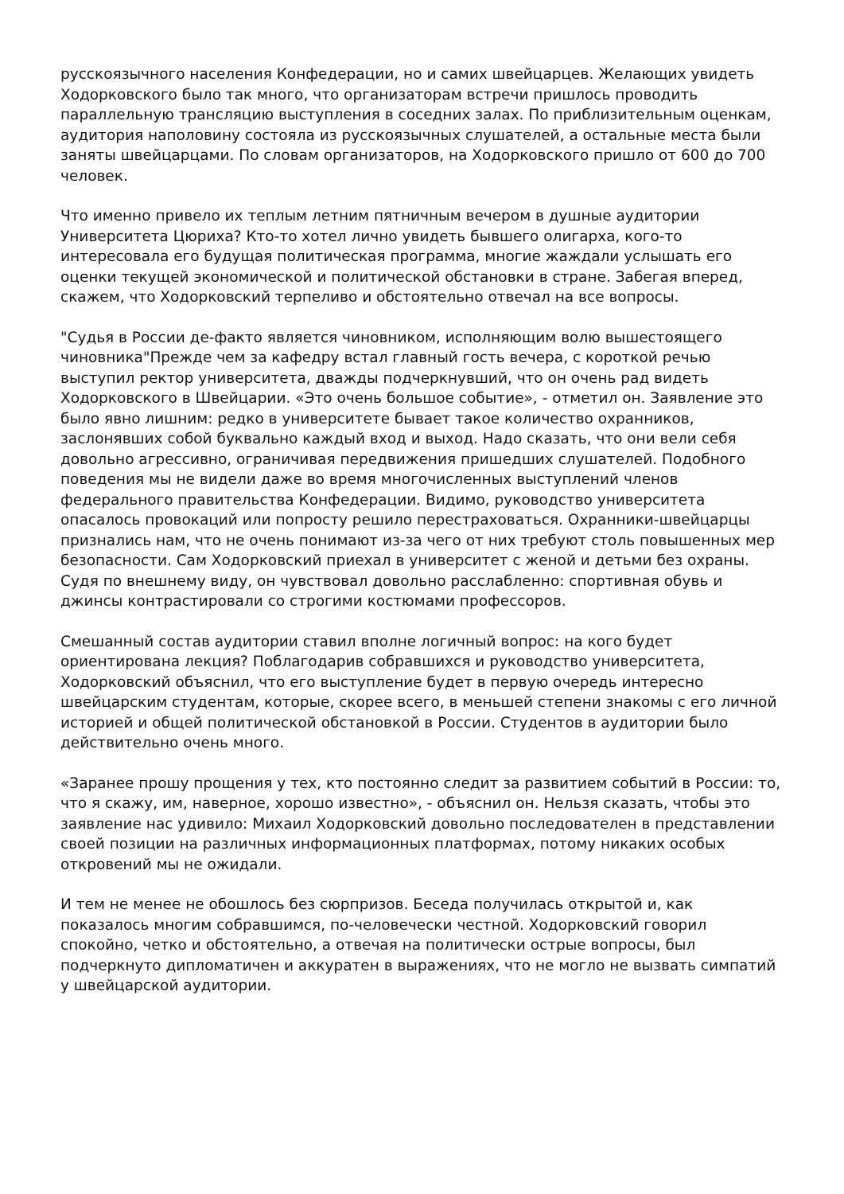русскоязычного населения Конфедерации, но и самих швейцарцев. Желающих увидеть Ходорковского было так много, что организаторам встречи пришлось проводить параллельную трансляцию выступления в соседних залах. По приблизительным оценкам, аудитория наполовину состояла из русскоязычных слушателей, а остальные места были заняты швейцарцами. По словам организаторов, на Ходорковского пришло от 600 до 700 человек.
Что именно привело их теплым летним пятничным вечером в душные аудитории Университета Цюриха? Кто-то хотел лично увидеть бывшего олигарха, кого-то интересовала его будущая политическая программа, многие жаждали услышать его оценки текущей экономической и политической обстановки в стране. Забегая вперед, скажем, что Ходорковский терпеливо и обстоятельно отвечал на все вопросы.
"Судья в России де-факто является чиновником, исполняющим волю вышестоящего чиновника"Прежде чем за кафедру встал главный гость вечера, с короткой речью выступил ректор университета, дважды подчеркнувший, что он очень рад видеть Ходорковского в Швейцарии. «Это очень большое событие», - отметил он. Заявление это было явно лишним: редко в университете бывает такое количество охранников, заслонявших собой буквально каждый вход и выход. Надо сказать, что они вели себя довольно агрессивно, ограничивая передвижения пришедших слушателей. Подобного поведения мы не видели даже во время многочисленных выступлений членов федерального правительства Конфедерации. Видимо, руководство университета опасалось провокаций или попросту решило перестраховаться. Охранники-швейцарцы признались нам, что не очень понимают из-за чего от них требуют столь повышенных мер безопасности. Сам Ходорковский приехал в университет с женой и детьми без охраны. Судя по внешнему виду, он чувствовал довольно расслабленно: спортивная обувь и джинсы контрастировали со строгими костюмами профессоров.
Смешанный состав аудитории ставил вполне логичный вопрос: на кого будет ориентирована лекция? Поблагодарив собравшихся и руководство университета, Ходорковский объяснил, что его выступление будет в первую очередь интересно швейцарским студентам, которые, скорее всего, в меньшей степени знакомы с его личной историей и общей политической обстановкой в России. Студентов в аудитории было действительно очень много.
«Заранее прошу прощения у тех, кто постоянно следит за развитием событий в России: то, что я скажу, им, наверное, хорошо известно», - объяснил он. Нельзя сказать, чтобы это заявление нас удивило: Михаил Ходорковский довольно последователен в представлении своей позиции на различных информационных платформах, потому никаких особых откровений мы не ожидали.
И тем не менее не обошлось без сюрпризов. Беседа получилась открытой и, как показалось многим собравшимся, по-человечески честной. Ходорковский говорил спокойно, четко и обстоятельно, а отвечая на политически острые вопросы, был подчеркнуто дипломатичен и аккуратен в выражениях, что не могло не вызвать симпатий у швейцарской аудитории.